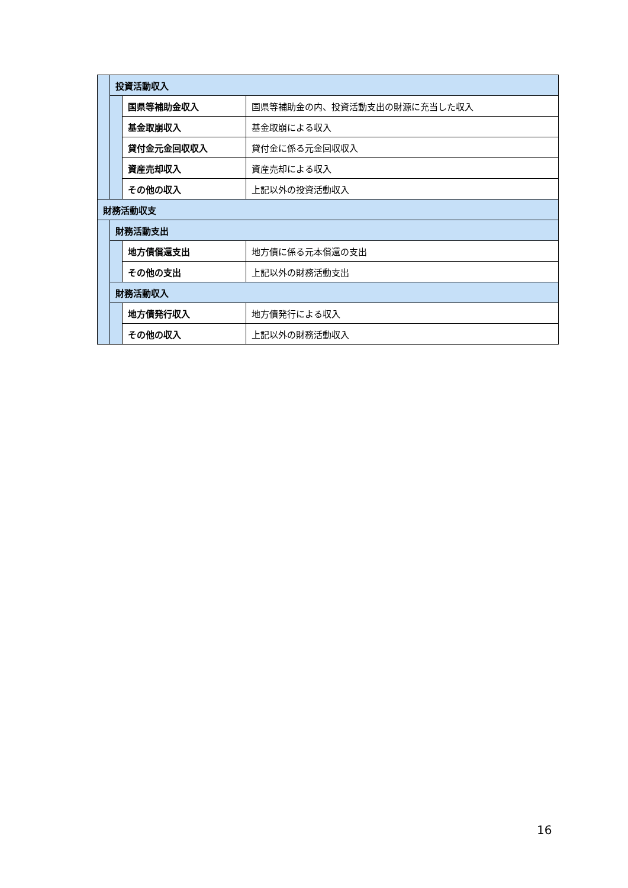| | 投資活動収入 | | |
| | | 国県等補助金収入 | 国県等補助金の内、投資活動支出の財源に充当した収入 |
| | | 基金取崩収入 | 基金取崩による収入 |
| | | 貸付金元金回収収入 | 貸付金に係る元金回収収入 |
| | | 資産売却収入 | 資産売却による収入 |
| | | その他の収入 | 上記以外の投資活動収入 |
| 財務活動収支 | | | |
| | 財務活動支出 | | |
| | | 地方債償還支出 | 地方債に係る元本償還の支出 |
| | | その他の支出 | 上記以外の財務活動支出 |
| | 財務活動収入 | | |
| | | 地方債発行収入 | 地方債発行による収入 |
| | | その他の収入 | 上記以外の財務活動収入 |
16